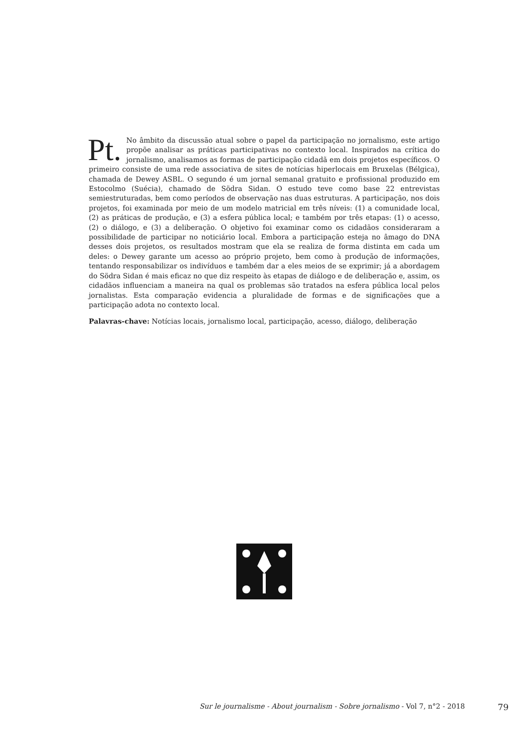Pt. No âmbito da discussão atual sobre o papel da participação no jornalismo, este artigo propõe analisar as práticas participativas no contexto local. Inspirados na crítica do jornalismo, analisamos as formas de participação cidadã em dois projetos específicos. O primeiro consiste de uma rede associativa de sites de notícias hiperlocais em Bruxelas (Bélgica), chamada de Dewey ASBL. O segundo é um jornal semanal gratuito e profissional produzido em Estocolmo (Suécia), chamado de Södra Sidan. O estudo teve como base 22 entrevistas semiestruturadas, bem como períodos de observação nas duas estruturas. A participação, nos dois projetos, foi examinada por meio de um modelo matricial em três níveis: (1) a comunidade local, (2) as práticas de produção, e (3) a esfera pública local; e também por três etapas: (1) o acesso, (2) o diálogo, e (3) a deliberação. O objetivo foi examinar como os cidadãos consideraram a possibilidade de participar no noticiário local. Embora a participação esteja no âmago do DNA desses dois projetos, os resultados mostram que ela se realiza de forma distinta em cada um deles: o Dewey garante um acesso ao próprio projeto, bem como à produção de informações, tentando responsabilizar os indivíduos e também dar a eles meios de se exprimir; já a abordagem do Södra Sidan é mais eficaz no que diz respeito às etapas de diálogo e de deliberação e, assim, os cidadãos influenciam a maneira na qual os problemas são tratados na esfera pública local pelos jornalistas. Esta comparação evidencia a pluralidade de formas e de significações que a participação adota no contexto local.
Palavras-chave: Notícias locais, jornalismo local, participação, acesso, diálogo, deliberação
Sur le journalisme - About journalism - Sobre jornalismo - Vol 7, n°2 - 2018 79